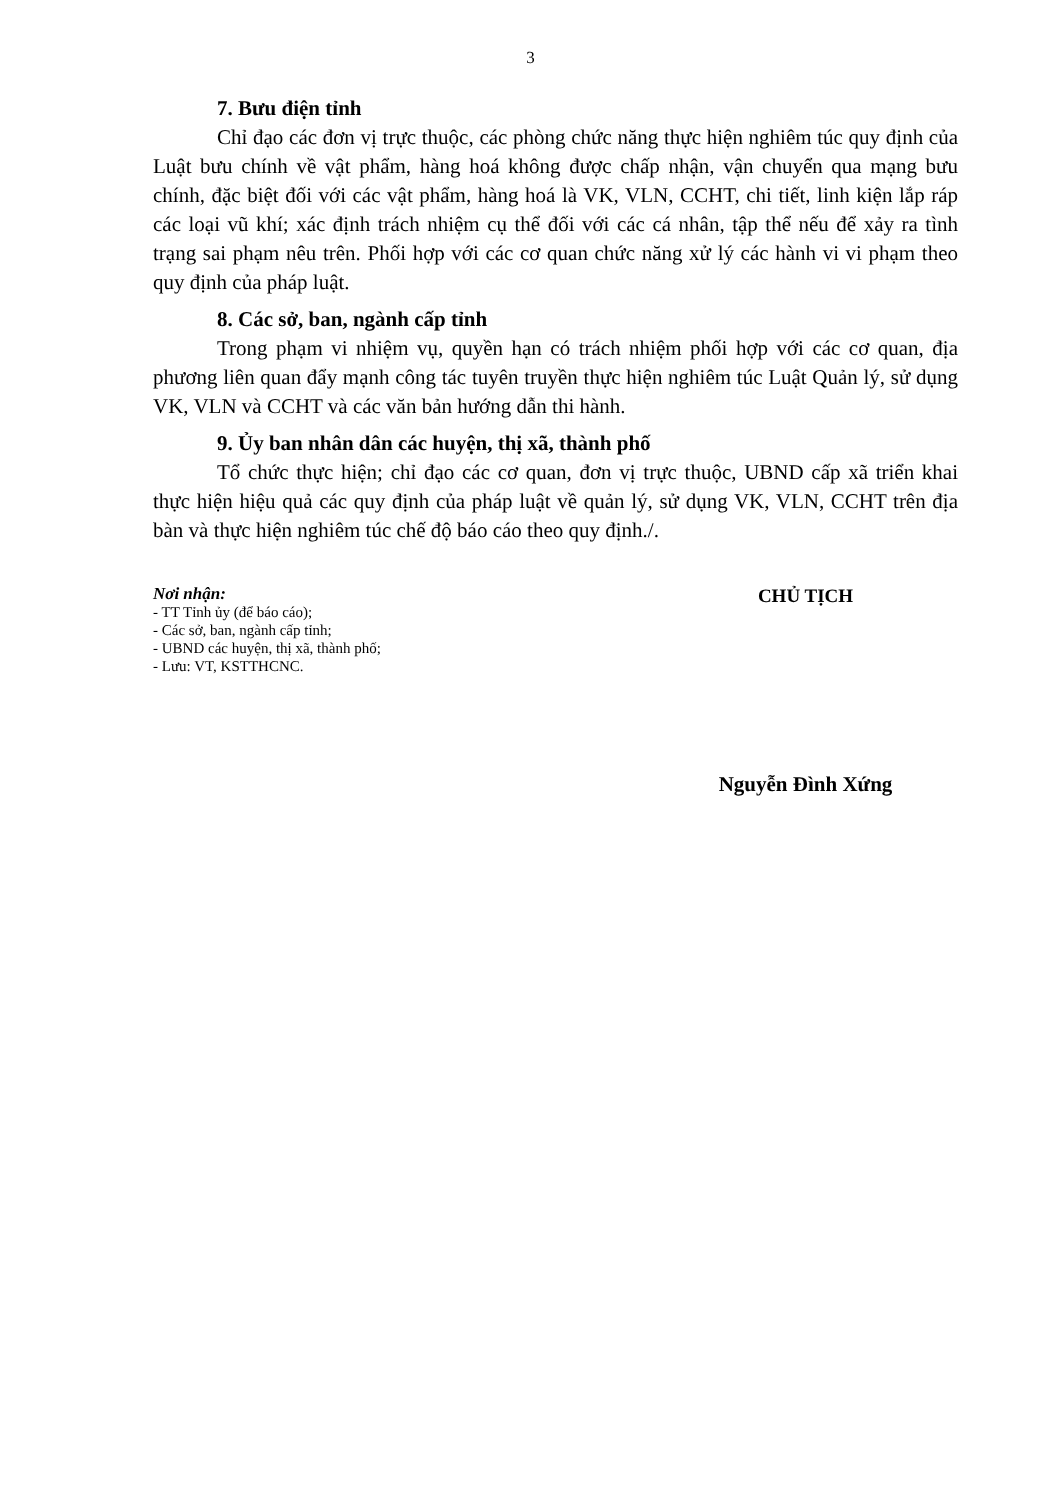3
7. Bưu điện tỉnh
Chỉ đạo các đơn vị trực thuộc, các phòng chức năng thực hiện nghiêm túc quy định của Luật bưu chính về vật phẩm, hàng hoá không được chấp nhận, vận chuyển qua mạng bưu chính, đặc biệt đối với các vật phẩm, hàng hoá là VK, VLN, CCHT, chi tiết, linh kiện lắp ráp các loại vũ khí; xác định trách nhiệm cụ thể đối với các cá nhân, tập thể nếu để xảy ra tình trạng sai phạm nêu trên. Phối hợp với các cơ quan chức năng xử lý các hành vi vi phạm theo quy định của pháp luật.
8. Các sở, ban, ngành cấp tỉnh
Trong phạm vi nhiệm vụ, quyền hạn có trách nhiệm phối hợp với các cơ quan, địa phương liên quan đẩy mạnh công tác tuyên truyền thực hiện nghiêm túc Luật Quản lý, sử dụng VK, VLN và CCHT và các văn bản hướng dẫn thi hành.
9. Ủy ban nhân dân các huyện, thị xã, thành phố
Tổ chức thực hiện; chỉ đạo các cơ quan, đơn vị trực thuộc, UBND cấp xã triển khai thực hiện hiệu quả các quy định của pháp luật về quản lý, sử dụng VK, VLN, CCHT trên địa bàn và thực hiện nghiêm túc chế độ báo cáo theo quy định./.
Nơi nhận:
- TT Tỉnh ủy (để báo cáo);
- Các sở, ban, ngành cấp tỉnh;
- UBND các huyện, thị xã, thành phố;
- Lưu: VT, KSTTHCNC.
CHỦ TỊCH
Nguyễn Đình Xứng